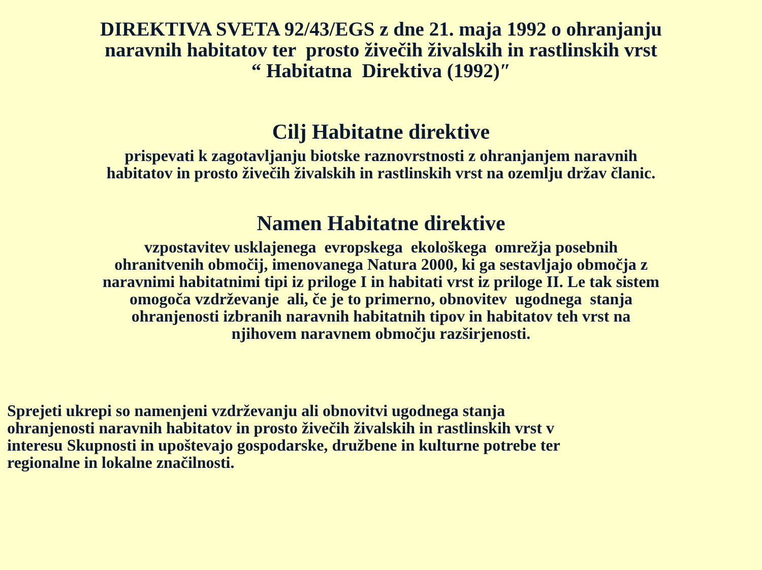DIREKTIVA SVETA 92/43/EGS z dne 21. maja 1992 o ohranjanju
naravnih habitatov ter prosto živečih živalskih in rastlinskih vrst
“ Habitatna Direktiva (1992)″
Cilj Habitatne direktive
prispevati k zagotavljanju biotske raznovrstnosti z ohranjanjem naravnih
habitatov in prosto živečih živalskih in rastlinskih vrst na ozemlju držav članic.
Namen Habitatne direktive
vzpostavitev usklajenega evropskega ekološkega omrežja posebnih
ohranitvenih območij, imenovanega Natura 2000, ki ga sestavljajo območja z
naravnimi habitatnimi tipi iz priloge I in habitati vrst iz priloge II. Le tak sistem
omogoča vzdrževanje ali, če je to primerno, obnovitev ugodnega stanja
ohranjenosti izbranih naravnih habitatnih tipov in habitatov teh vrst na
njihovem naravnem območju razširjenosti.
Sprejeti ukrepi so namenjeni vzdrževanju ali obnovitvi ugodnega stanja
ohranjenosti naravnih habitatov in prosto živečih živalskih in rastlinskih vrst v
interesu Skupnosti in upoštevajo gospodarske, družbene in kulturne potrebe ter
regionalne in lokalne značilnosti.